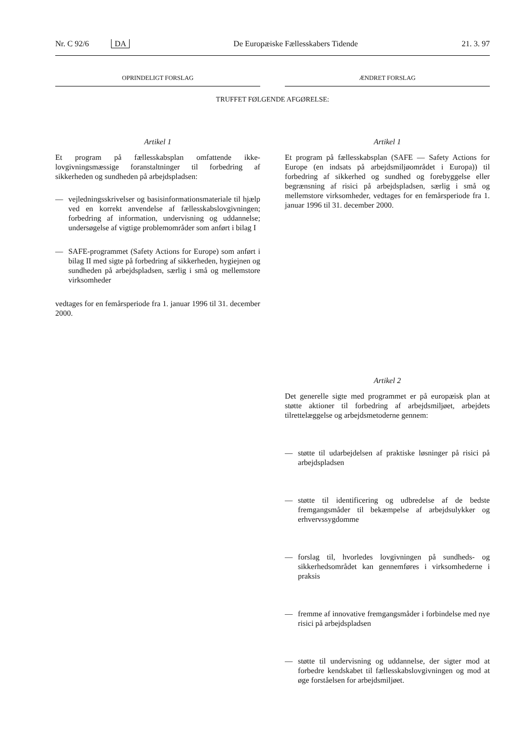Nr. C 92/6 DA De Europæiske Fællesskabers Tidende 21. 3. 97
OPRINDELIGT FORSLAG
Artikel 1
Et program på fællesskabsplan omfattende ikke-lovgivningsmæssige foranstaltninger til forbedring af sikkerheden og sundheden på arbejdspladsen:
— vejledningsskrivelser og basisinformationsmateriale til hjælp ved en korrekt anvendelse af fællesskabslovgivningen; forbedring af information, undervisning og uddannelse; undersøgelse af vigtige problemområder som anført i bilag I
— SAFE-programmet (Safety Actions for Europe) som anført i bilag II med sigte på forbedring af sikkerheden, hygiejnen og sundheden på arbejdspladsen, særlig i små og mellemstore virksomheder
vedtages for en femårsperiode fra 1. januar 1996 til 31. december 2000.
ÆNDRET FORSLAG
Artikel 1
Et program på fællesskabsplan (SAFE — Safety Actions for Europe (en indsats på arbejdsmiljøområdet i Europa)) til forbedring af sikkerhed og sundhed og forebyggelse eller begrænsning af risici på arbejdspladsen, særlig i små og mellemstore virksomheder, vedtages for en femårsperiode fra 1. januar 1996 til 31. december 2000.
Artikel 2
Det generelle sigte med programmet er på europæisk plan at støtte aktioner til forbedring af arbejdsmiljøet, arbejdets tilrettelæggelse og arbejdsmetoderne gennem:
— støtte til udarbejdelsen af praktiske løsninger på risici på arbejdspladsen
— støtte til identificering og udbredelse af de bedste fremgangsmåder til bekæmpelse af arbejdsulykker og erhvervssygdomme
— forslag til, hvorledes lovgivningen på sundheds- og sikkerhedsområdet kan gennemføres i virksomhederne i praksis
— fremme af innovative fremgangsmåder i forbindelse med nye risici på arbejdspladsen
— støtte til undervisning og uddannelse, der sigter mod at forbedre kendskabet til fællesskabslovgivningen og mod at øge forståelsen for arbejdsmiljøet.
TRUFFET FØLGENDE AFGØRELSE: